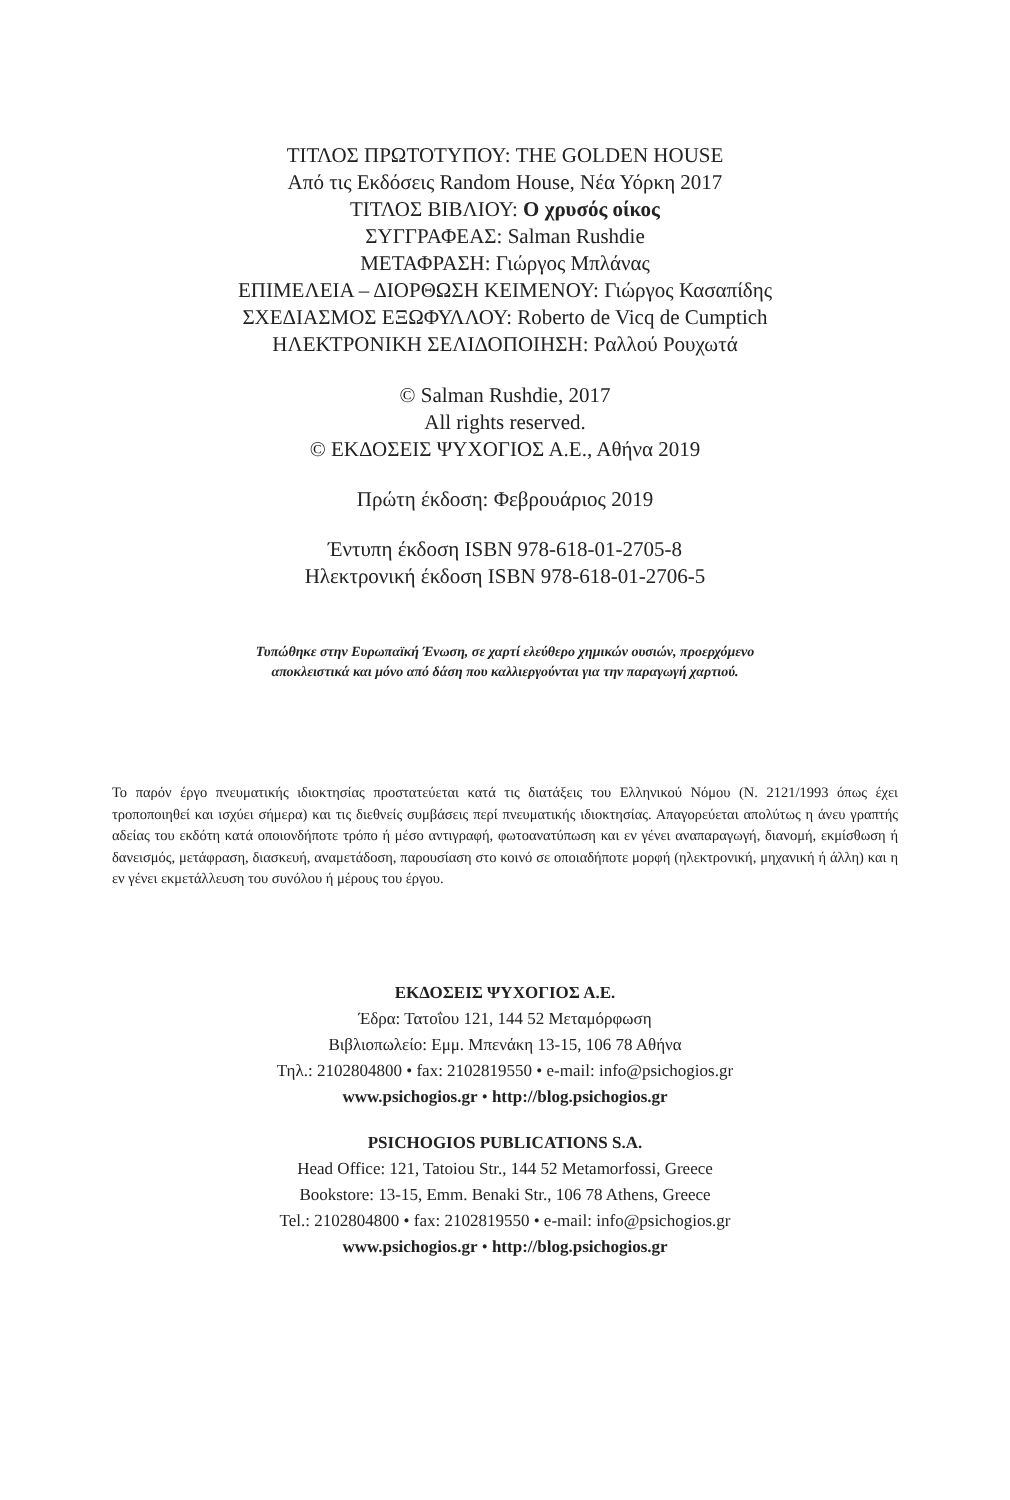ΤΙΤΛΟΣ ΠΡΩΤΟΤΥΠΟΥ: THE GOLDEN HOUSE
Από τις Εκδόσεις Random House, Νέα Υόρκη 2017
ΤΙΤΛΟΣ ΒΙΒΛΙΟΥ: Ο χρυσός οίκος
ΣΥΓΓΡΑΦΕΑΣ: Salman Rushdie
ΜΕΤΑΦΡΑΣΗ: Γιώργος Μπλάνας
ΕΠΙΜΕΛΕΙΑ – ΔΙΟΡΘΩΣΗ ΚΕΙΜΕΝΟΥ: Γιώργος Κασαπίδης
ΣΧΕΔΙΑΣΜΟΣ ΕΞΩΦΥΛΛΟΥ: Roberto de Vicq de Cumptich
ΗΛΕΚΤΡΟΝΙΚΗ ΣΕΛΙΔΟΠΟΙΗΣΗ: Ραλλού Ρουχωτά
© Salman Rushdie, 2017
All rights reserved.
© ΕΚΔΟΣΕΙΣ ΨΥΧΟΓΙΟΣ Α.Ε., Αθήνα 2019
Πρώτη έκδοση: Φεβρουάριος 2019
Έντυπη έκδοση ISBN 978-618-01-2705-8
Ηλεκτρονική έκδοση ISBN 978-618-01-2706-5
Τυπώθηκε στην Ευρωπαϊκή Ένωση, σε χαρτί ελεύθερο χημικών ουσιών, προερχόμενο
αποκλειστικά και μόνο από δάση που καλλιεργούνται για την παραγωγή χαρτιού.
Το παρόν έργο πνευματικής ιδιοκτησίας προστατεύεται κατά τις διατάξεις του Ελληνικού Νόμου (Ν. 2121/1993 όπως έχει τροποποιηθεί και ισχύει σήμερα) και τις διεθνείς συμβάσεις περί πνευματικής ιδιοκτησίας. Απαγορεύεται απολύτως η άνευ γραπτής αδείας του εκδότη κατά οποιονδήποτε τρόπο ή μέσο αντιγραφή, φωτοανατύπωση και εν γένει αναπαραγωγή, διανομή, εκμίσθωση ή δανεισμός, μετάφραση, διασκευή, αναμετάδοση, παρουσίαση στο κοινό σε οποιαδήποτε μορφή (ηλεκτρονική, μηχανική ή άλλη) και η εν γένει εκμετάλλευση του συνόλου ή μέρους του έργου.
ΕΚΔΟΣΕΙΣ ΨΥΧΟΓΙΟΣ Α.Ε.
Έδρα: Τατοΐου 121, 144 52 Μεταμόρφωση
Βιβλιοπωλείο: Εμμ. Μπενάκη 13-15, 106 78 Αθήνα
Τηλ.: 2102804800 • fax: 2102819550 • e-mail: info@psichogios.gr
www.psichogios.gr • http://blog.psichogios.gr
PSICHOGIOS PUBLICATIONS S.A.
Head Office: 121, Tatoiou Str., 144 52 Metamorfossi, Greece
Bookstore: 13-15, Emm. Benaki Str., 106 78 Athens, Greece
Tel.: 2102804800 • fax: 2102819550 • e-mail: info@psichogios.gr
www.psichogios.gr • http://blog.psichogios.gr